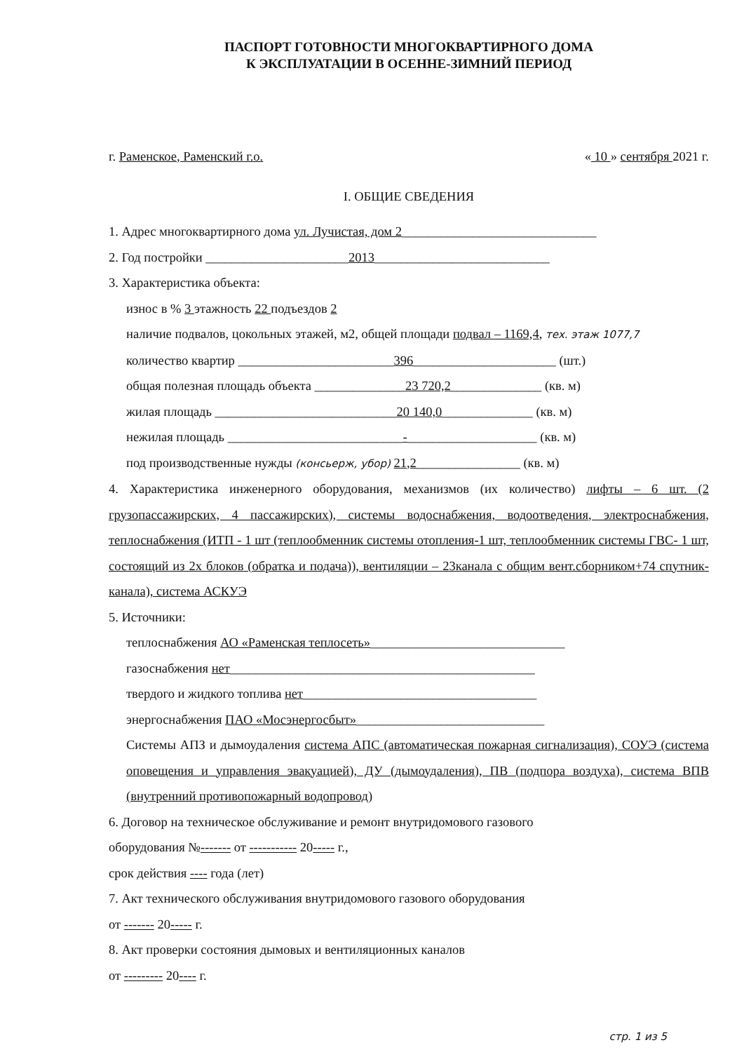ПАСПОРТ ГОТОВНОСТИ МНОГОКВАРТИРНОГО ДОМА
К ЭКСПЛУАТАЦИИ В ОСЕННЕ-ЗИМНИЙ ПЕРИОД
г. Раменское, Раменский г.о. « 10 » сентября 2021 г.
I. ОБЩИЕ СВЕДЕНИЯ
1. Адрес многоквартирного дома ул. Лучистая, дом 2______________________________
2. Год постройки ______________________2013___________________________
3. Характеристика объекта:
износ в % 3 этажность 22 подъездов 2
наличие подвалов, цокольных этажей, м2, общей площади подвал – 1169,4, тех. этаж 1077,7
количество квартир ________________________396______________________ (шт.)
общая полезная площадь объекта ______________23 720,2______________ (кв. м)
жилая площадь ____________________________20 140,0______________ (кв. м)
нежилая площадь ___________________________-____________________ (кв. м)
под производственные нужды (консьерж, убор) 21,2________________ (кв. м)
4. Характеристика инженерного оборудования, механизмов (их количество) лифты – 6 шт. (2 грузопассажирских, 4 пассажирских), системы водоснабжения, водоотведения, электроснабжения, теплоснабжения (ИТП - 1 шт (теплообменник системы отопления-1 шт, теплообменник системы ГВС- 1 шт, состоящий из 2х блоков (обратка и подача)), вентиляции – 23канала с общим вент.сборником+74 спутник-канала), система АСКУЭ
5. Источники:
теплоснабжения АО «Раменская теплосеть»______________________________
газоснабжения нет_______________________________________________
твердого и жидкого топлива нет____________________________________
энергоснабжения ПАО «Мосэнергосбыт»_____________________________
Системы АПЗ и дымоудаления система АПС (автоматическая пожарная сигнализация), СОУЭ (система оповещения и управления эвакуацией), ДУ (дымоудаления), ПВ (подпора воздуха), система ВПВ (внутренний противопожарный водопровод)
6. Договор на техническое обслуживание и ремонт внутридомового газового
оборудования №------- от ----------- 20----- г.,
срок действия ---- года (лет)
7. Акт технического обслуживания внутридомового газового оборудования
от ------- 20----- г.
8. Акт проверки состояния дымовых и вентиляционных каналов
от --------- 20---- г.
стр. 1 из 5